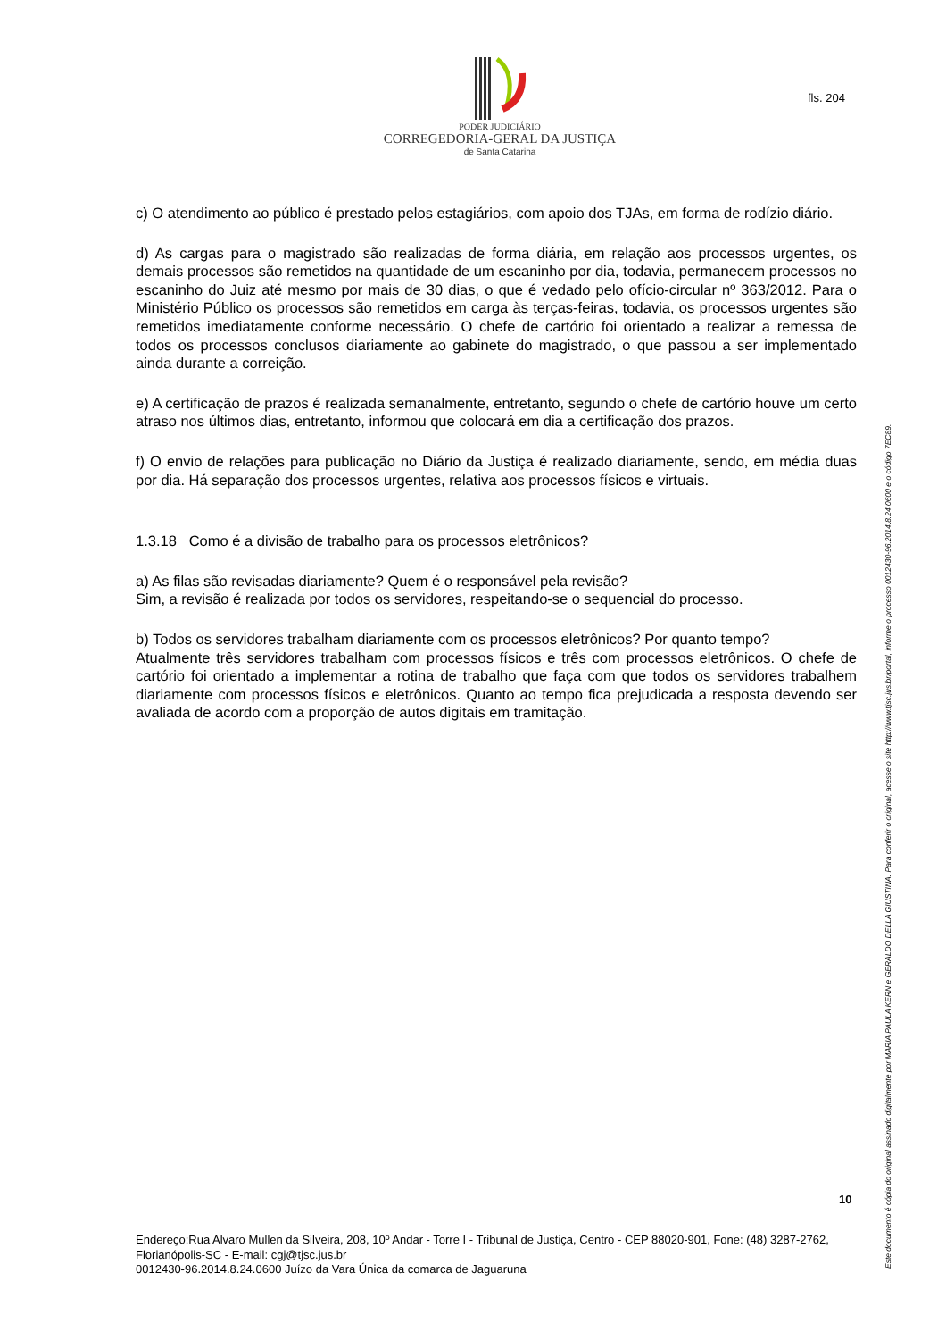PODER JUDICIÁRIO
CORREGEDORIA-GERAL DA JUSTIÇA
de Santa Catarina
fls. 204
Este documento é cópia do original assinado digitalmente por MARIA PAULA KERN e GERALDO DELLA GIUSTINA. Para conferir o original, acesse o site http://www.tjsc.jus.br/portal, informe o processo 0012430-96.2014.8.24.0600 e o código 7EC89.
c) O atendimento ao público é prestado pelos estagiários, com apoio dos TJAs, em forma de rodízio diário.
d) As cargas para o magistrado são realizadas de forma diária, em relação aos processos urgentes, os demais processos são remetidos na quantidade de um escaninho por dia, todavia, permanecem processos no escaninho do Juiz até mesmo por mais de 30 dias, o que é vedado pelo ofício-circular nº 363/2012. Para o Ministério Público os processos são remetidos em carga às terças-feiras, todavia, os processos urgentes são remetidos imediatamente conforme necessário. O chefe de cartório foi orientado a realizar a remessa de todos os processos conclusos diariamente ao gabinete do magistrado, o que passou a ser implementado ainda durante a correição.
e) A certificação de prazos é realizada semanalmente, entretanto, segundo o chefe de cartório houve um certo atraso nos últimos dias, entretanto, informou que colocará em dia a certificação dos prazos.
f) O envio de relações para publicação no Diário da Justiça é realizado diariamente, sendo, em média duas por dia. Há separação dos processos urgentes, relativa aos processos físicos e virtuais.
1.3.18 Como é a divisão de trabalho para os processos eletrônicos?
a) As filas são revisadas diariamente? Quem é o responsável pela revisão?
Sim, a revisão é realizada por todos os servidores, respeitando-se o sequencial do processo.
b) Todos os servidores trabalham diariamente com os processos eletrônicos? Por quanto tempo?
Atualmente três servidores trabalham com processos físicos e três com processos eletrônicos. O chefe de cartório foi orientado a implementar a rotina de trabalho que faça com que todos os servidores trabalhem diariamente com processos físicos e eletrônicos. Quanto ao tempo fica prejudicada a resposta devendo ser avaliada de acordo com a proporção de autos digitais em tramitação.
10
Endereço:Rua Alvaro Mullen da Silveira, 208, 10º Andar - Torre I - Tribunal de Justiça, Centro - CEP 88020-901, Fone: (48) 3287-2762, Florianópolis-SC - E-mail: cgj@tjsc.jus.br
0012430-96.2014.8.24.0600 Juízo da Vara Única da comarca de Jaguaruna